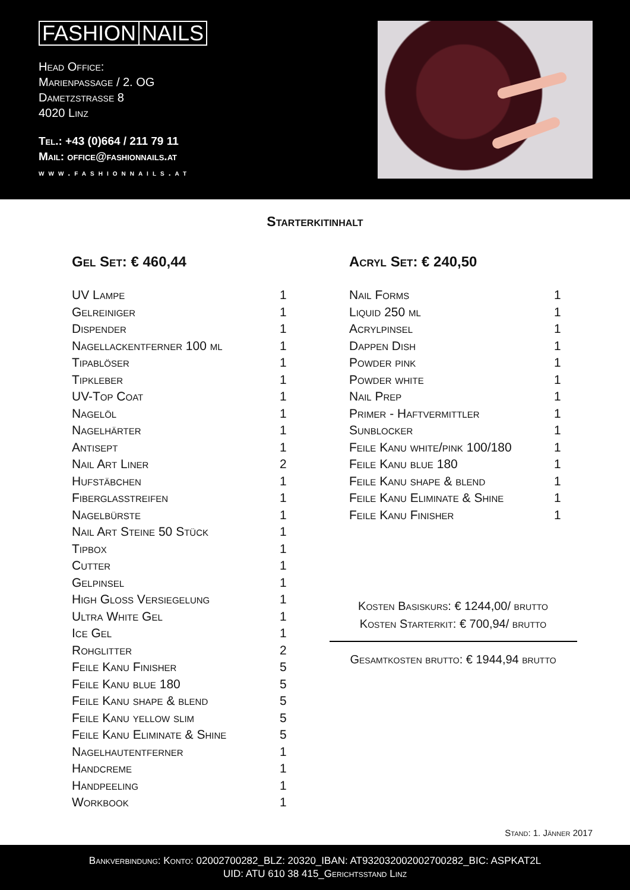FASHION NAILS
Head Office:
Marienpassage / 2. OG
Dametzstrasse 8
4020 Linz
Tel.: +43 (0)664 / 211 79 11
Mail: office@fashionnails.at
www.fashionnails.at
Starterkitinhalt
Gel Set: € 460,44
| UV Lampe | 1 |
| Gelreiniger | 1 |
| Dispender | 1 |
| Nagellackentferner 100 ml | 1 |
| Tipablöser | 1 |
| Tipkleber | 1 |
| UV-Top Coat | 1 |
| Nagelöl | 1 |
| Nagelhärter | 1 |
| Antisept | 1 |
| Nail Art Liner | 2 |
| Hufstäbchen | 1 |
| Fiberglasstreifen | 1 |
| Nagelbürste | 1 |
| Nail Art Steine 50 Stück | 1 |
| Tipbox | 1 |
| Cutter | 1 |
| Gelpinsel | 1 |
| High Gloss Versiegelung | 1 |
| Ultra White Gel | 1 |
| Ice Gel | 1 |
| Rohglitter | 2 |
| Feile Kanu Finisher | 5 |
| Feile Kanu blue 180 | 5 |
| Feile Kanu shape & blend | 5 |
| Feile Kanu yellow slim | 5 |
| Feile Kanu Eliminate & Shine | 5 |
| Nagelhautentferner | 1 |
| Handcreme | 1 |
| Handpeeling | 1 |
| Workbook | 1 |
Acryl Set: € 240,50
| Nail Forms | 1 |
| Liquid 250 ml | 1 |
| Acrylpinsel | 1 |
| Dappen Dish | 1 |
| Powder pink | 1 |
| Powder white | 1 |
| Nail Prep | 1 |
| Primer - Haftvermittler | 1 |
| Sunblocker | 1 |
| Feile Kanu white/pink 100/180 | 1 |
| Feile Kanu blue 180 | 1 |
| Feile Kanu shape & blend | 1 |
| Feile Kanu Eliminate & Shine | 1 |
| Feile Kanu Finisher | 1 |
Kosten Basiskurs: € 1244,00/ brutto
Kosten Starterkit: € 700,94/ brutto
Gesamtkosten brutto: € 1944,94 brutto
Stand: 1. Jänner 2017
Bankverbindung: Konto: 02002700282_BLZ: 20320_IBAN: AT932032002002700282_BIC: ASPKAT2L
UID: ATU 610 38 415_Gerichtsstand Linz